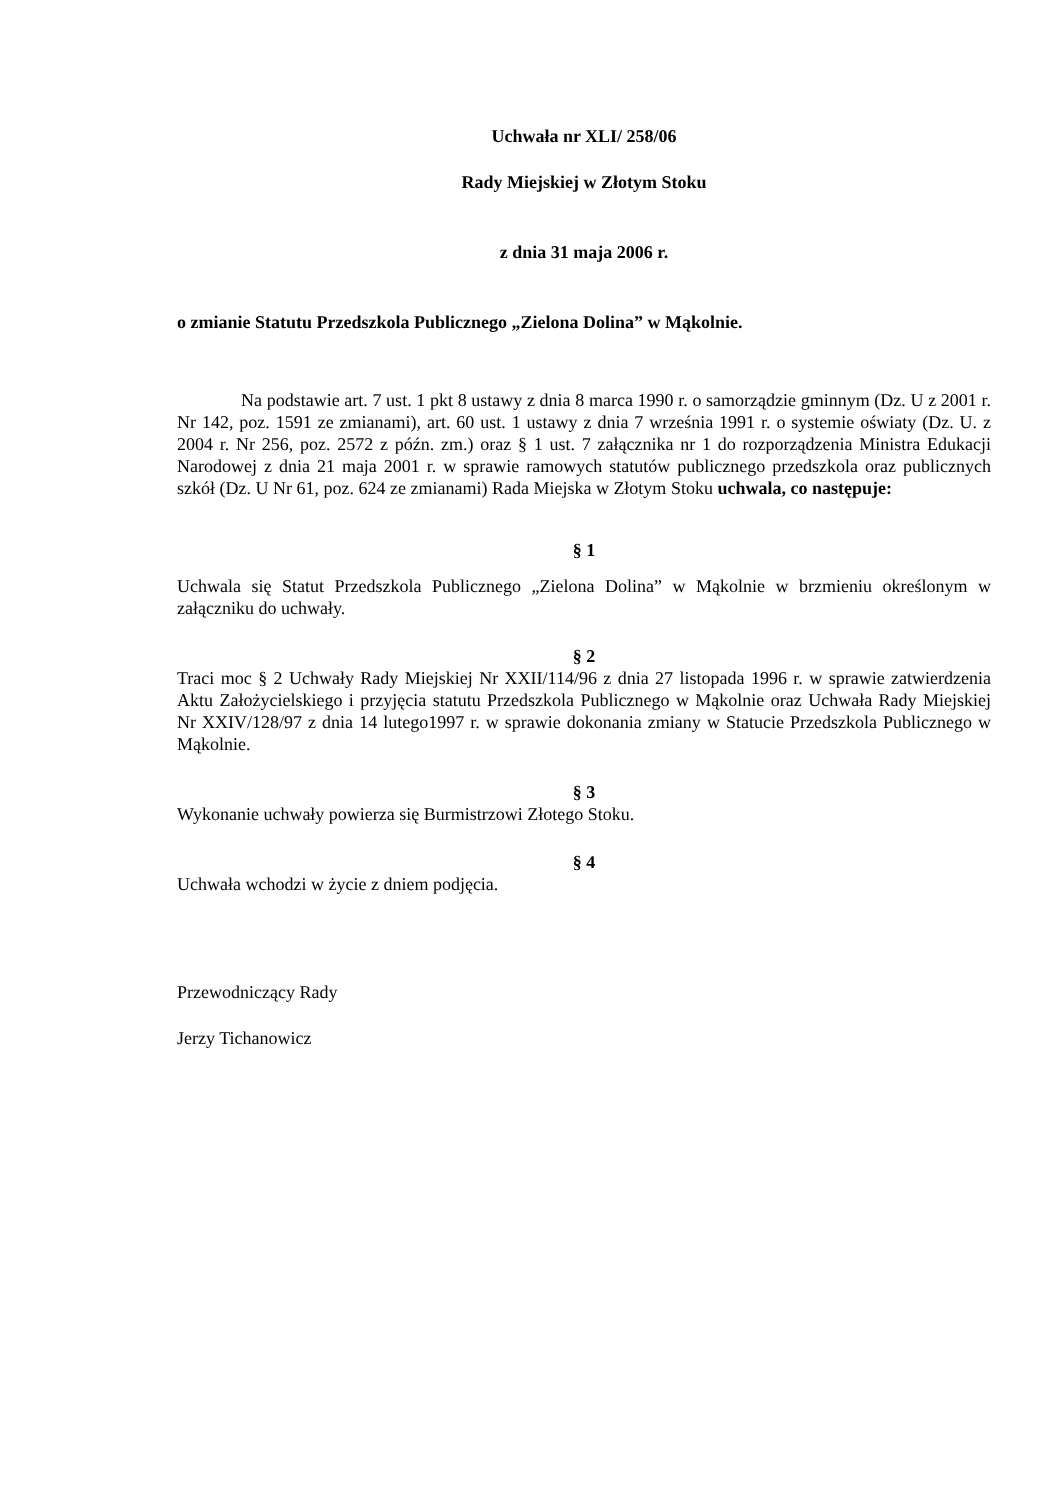Uchwała nr XLI/ 258/06
Rady Miejskiej w Złotym Stoku
z dnia 31 maja 2006 r.
o zmianie Statutu Przedszkola Publicznego „Zielona Dolina” w Mąkolnie.
Na podstawie art. 7 ust. 1 pkt 8 ustawy z dnia 8 marca 1990 r. o samorządzie gminnym (Dz. U z 2001 r. Nr 142, poz. 1591 ze zmianami), art. 60 ust. 1 ustawy z dnia 7 września 1991 r. o systemie oświaty (Dz. U. z 2004 r. Nr 256, poz. 2572 z późn. zm.) oraz § 1 ust. 7 załącznika nr 1 do rozporządzenia Ministra Edukacji Narodowej z dnia 21 maja 2001 r. w sprawie ramowych statutów publicznego przedszkola oraz publicznych szkół (Dz. U Nr 61, poz. 624 ze zmianami) Rada Miejska w Złotym Stoku uchwala, co następuje:
§ 1
Uchwala się Statut Przedszkola Publicznego „Zielona Dolina” w Mąkolnie w brzmieniu określonym w załączniku do uchwały.
§ 2
Traci moc § 2 Uchwały Rady Miejskiej Nr XXII/114/96 z dnia 27 listopada 1996 r. w sprawie zatwierdzenia Aktu Założycielskiego i przyjęcia statutu Przedszkola Publicznego w Mąkolnie oraz Uchwała Rady Miejskiej Nr XXIV/128/97 z dnia 14 lutego1997 r. w sprawie dokonania zmiany w Statucie Przedszkola Publicznego w Mąkolnie.
§ 3
Wykonanie uchwały powierza się Burmistrzowi Złotego Stoku.
§ 4
Uchwała wchodzi w życie z dniem podjęcia.
Przewodniczący Rady
Jerzy Tichanowicz